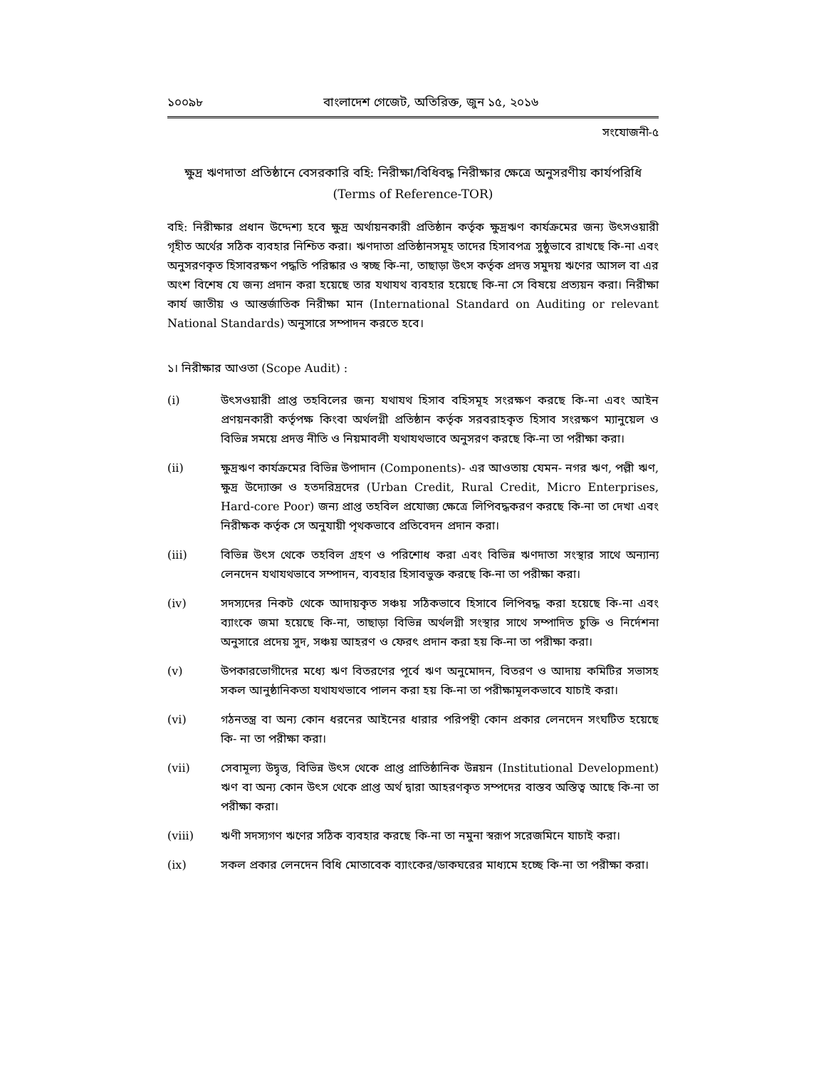১০০৯৮ বাংলাদেশ গেজেট, অতিরিক্ত, জুন ১৫, ২০১৬
সংযোজনী-৫
ক্ষুদ্র ঋণদাতা প্রতিষ্ঠানে বেসরকারি বহি: নিরীক্ষা/বিধিবদ্ধ নিরীক্ষার ক্ষেত্রে অনুসরণীয় কার্যপরিধি
(Terms of Reference-TOR)
বহি: নিরীক্ষার প্রধান উদ্দেশ্য হবে ক্ষুদ্র অর্থায়নকারী প্রতিষ্ঠান কর্তৃক ক্ষুদ্রঋণ কার্যক্রমের জন্য উৎসওয়ারী গৃহীত অর্থের সঠিক ব্যবহার নিশ্চিত করা। ঋণদাতা প্রতিষ্ঠানসমূহ তাদের হিসাবপত্র সুষ্ঠুভাবে রাখছে কি-না এবং অনুসরণকৃত হিসাবরক্ষণ পদ্ধতি পরিষ্কার ও স্বচ্ছ কি-না, তাছাড়া উৎস কর্তৃক প্রদত্ত সমুদয় ঋণের আসল বা এর অংশ বিশেষ যে জন্য প্রদান করা হয়েছে তার যথাযথ ব্যবহার হয়েছে কি-না সে বিষয়ে প্রত্যয়ন করা। নিরীক্ষা কার্য জাতীয় ও আন্তর্জাতিক নিরীক্ষা মান (International Standard on Auditing or relevant National Standards) অনুসারে সম্পাদন করতে হবে।
১। নিরীক্ষার আওতা (Scope Audit) :
(i) উৎসওয়ারী প্রাপ্ত তহবিলের জন্য যথাযথ হিসাব বহিসমূহ সংরক্ষণ করছে কি-না এবং আইন প্রণয়নকারী কর্তৃপক্ষ কিংবা অর্থলগ্নী প্রতিষ্ঠান কর্তৃক সরবরাহকৃত হিসাব সংরক্ষণ ম্যানুয়েল ও বিভিন্ন সময়ে প্রদত্ত নীতি ও নিয়মাবলী যথাযথভাবে অনুসরণ করছে কি-না তা পরীক্ষা করা।
(ii) ক্ষুদ্রঋণ কার্যক্রমের বিভিন্ন উপাদান (Components)- এর আওতায় যেমন- নগর ঋণ, পল্লী ঋণ, ক্ষুদ্র উদ্যোক্তা ও হতদরিদ্রদের (Urban Credit, Rural Credit, Micro Enterprises, Hard-core Poor) জন্য প্রাপ্ত তহবিল প্রযোজ্য ক্ষেত্রে লিপিবদ্ধকরণ করছে কি-না তা দেখা এবং নিরীক্ষক কর্তৃক সে অনুযায়ী পৃথকভাবে প্রতিবেদন প্রদান করা।
(iii) বিভিন্ন উৎস থেকে তহবিল গ্রহণ ও পরিশোধ করা এবং বিভিন্ন ঋণদাতা সংস্থার সাথে অন্যান্য লেনদেন যথাযথভাবে সম্পাদন, ব্যবহার হিসাবভুক্ত করছে কি-না তা পরীক্ষা করা।
(iv) সদস্যদের নিকট থেকে আদায়কৃত সঞ্চয় সঠিকভাবে হিসাবে লিপিবদ্ধ করা হয়েছে কি-না এবং ব্যাংকে জমা হয়েছে কি-না, তাছাড়া বিভিন্ন অর্থলগ্নী সংস্থার সাথে সম্পাদিত চুক্তি ও নির্দেশনা অনুসারে প্রদেয় সুদ, সঞ্চয় আহরণ ও ফেরৎ প্রদান করা হয় কি-না তা পরীক্ষা করা।
(v) উপকারভোগীদের মধ্যে ঋণ বিতরণের পূর্বে ঋণ অনুমোদন, বিতরণ ও আদায় কমিটির সভাসহ সকল আনুষ্ঠানিকতা যথাযথভাবে পালন করা হয় কি-না তা পরীক্ষামূলকভাবে যাচাই করা।
(vi) গঠনতন্ত্র বা অন্য কোন ধরনের আইনের ধারার পরিপন্থী কোন প্রকার লেনদেন সংঘটিত হয়েছে কি- না তা পরীক্ষা করা।
(vii) সেবামূল্য উদ্বৃত্ত, বিভিন্ন উৎস থেকে প্রাপ্ত প্রাতিষ্ঠানিক উন্নয়ন (Institutional Development) ঋণ বা অন্য কোন উৎস থেকে প্রাপ্ত অর্থ দ্বারা আহরণকৃত সম্পদের বাস্তব অস্তিত্ব আছে কি-না তা পরীক্ষা করা।
(viii) ঋণী সদস্যগণ ঋণের সঠিক ব্যবহার করছে কি-না তা নমুনা স্বরূপ সরেজমিনে যাচাই করা।
(ix) সকল প্রকার লেনদেন বিধি মোতাবেক ব্যাংকের/ডাকঘরের মাধ্যমে হচ্ছে কি-না তা পরীক্ষা করা।